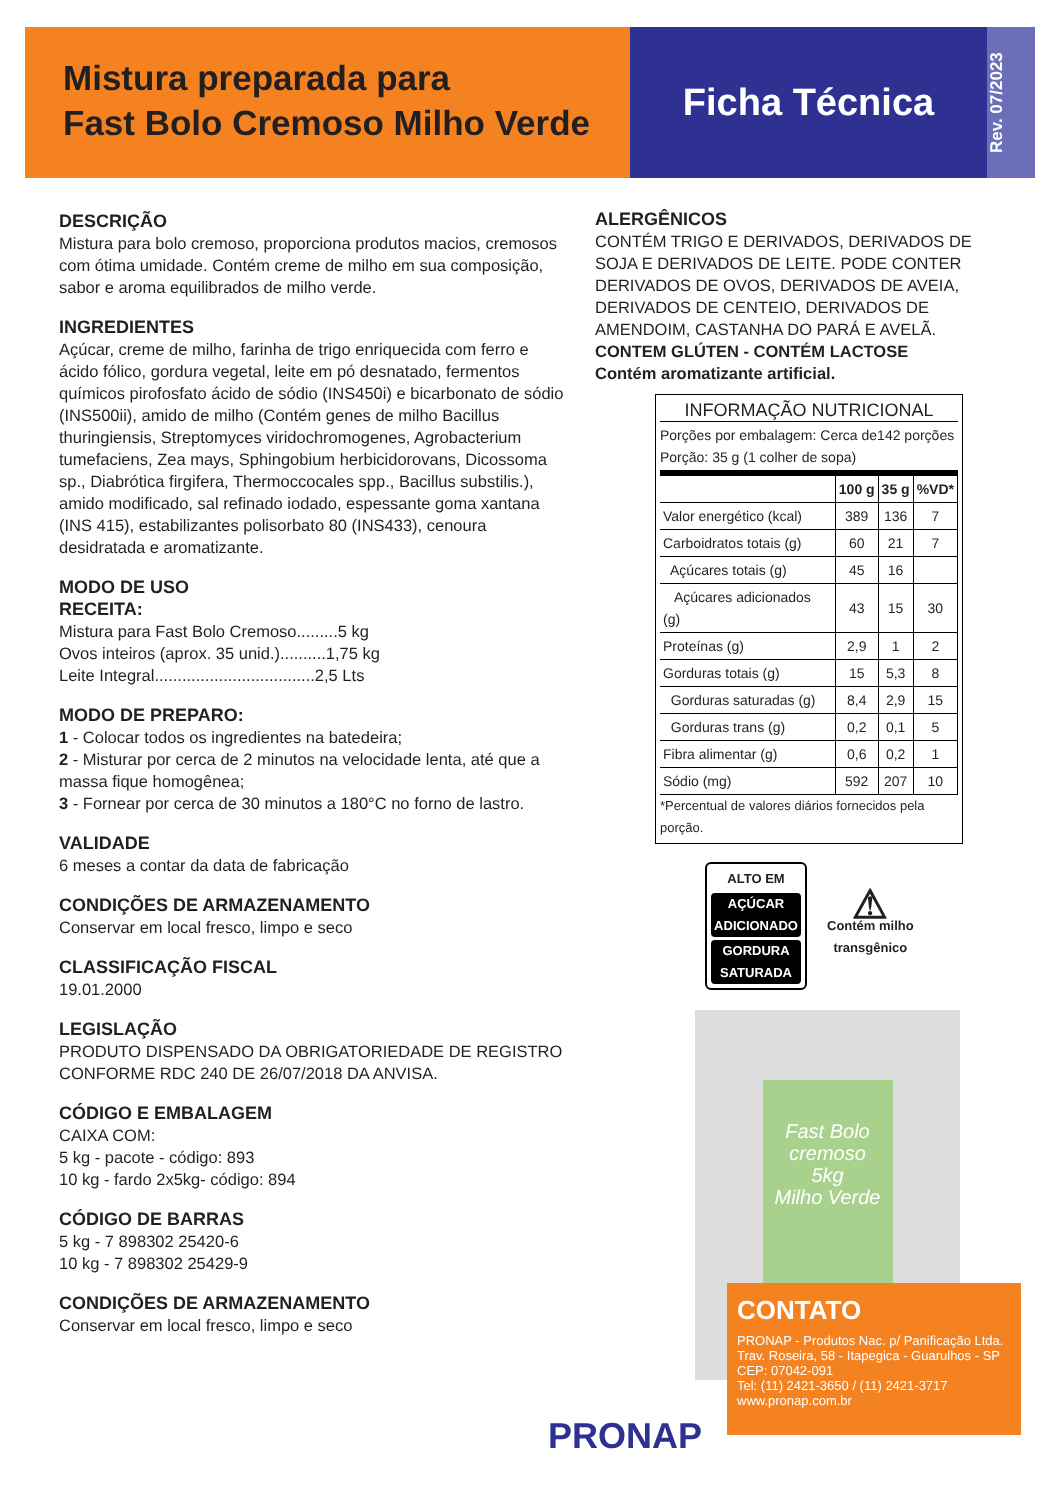Mistura preparada para
Fast Bolo Cremoso Milho Verde
Ficha Técnica
Rev. 07/2023
DESCRIÇÃO
Mistura para bolo cremoso, proporciona produtos macios, cremosos com ótima umidade. Contém creme de milho em sua composição, sabor e aroma equilibrados de milho verde.
INGREDIENTES
Açúcar, creme de milho, farinha de trigo enriquecida com ferro e ácido fólico, gordura vegetal, leite em pó desnatado, fermentos químicos pirofosfato ácido de sódio (INS450i) e bicarbonato de sódio (INS500ii), amido de milho (Contém genes de milho Bacillus thuringiensis, Streptomyces viridochromogenes, Agrobacterium tumefaciens, Zea mays, Sphingobium herbicidorovans, Dicossoma sp., Diabrótica firgifera, Thermoccocales spp., Bacillus substilis.), amido modificado, sal refinado iodado, espessante goma xantana (INS 415), estabilizantes polisorbato 80 (INS433), cenoura desidratada e aromatizante.
MODO DE USO
RECEITA:
Mistura para Fast Bolo Cremoso.........5 kg
Ovos inteiros (aprox. 35 unid.)..........1,75 kg
Leite Integral...................................2,5 Lts
MODO DE PREPARO:
1 - Colocar todos os ingredientes na batedeira;
2 - Misturar por cerca de 2 minutos na velocidade lenta, até que a massa fique homogênea;
3 - Fornear por cerca de 30 minutos a 180°C no forno de lastro.
VALIDADE
6 meses a contar da data de fabricação
CONDIÇÕES DE ARMAZENAMENTO
Conservar em local fresco, limpo e seco
CLASSIFICAÇÃO FISCAL
19.01.2000
LEGISLAÇÃO
PRODUTO DISPENSADO DA OBRIGATORIEDADE DE REGISTRO CONFORME RDC 240 DE 26/07/2018 DA ANVISA.
CÓDIGO E EMBALAGEM
CAIXA COM:
5 kg - pacote - código: 893
10 kg - fardo 2x5kg- código: 894
CÓDIGO DE BARRAS
5 kg - 7 898302 25420-6
10 kg - 7 898302 25429-9
CONDIÇÕES DE ARMAZENAMENTO
Conservar em local fresco, limpo e seco
ALERGÊNICOS
CONTÉM TRIGO E DERIVADOS, DERIVADOS DE SOJA E DERIVADOS DE LEITE. PODE CONTER DERIVADOS DE OVOS, DERIVADOS DE AVEIA, DERIVADOS DE CENTEIO, DERIVADOS DE AMENDOIM, CASTANHA DO PARÁ E AVELÃ.
CONTEM GLÚTEN - CONTÉM LACTOSE
Contém aromatizante artificial.
INFORMAÇÃO NUTRICIONAL
Porções por embalagem: Cerca de142 porções
Porção: 35 g (1 colher de sopa)
| | 100 g | 35 g | %VD* |
| --- | --- | --- | --- |
| Valor energético (kcal) | 389 | 136 | 7 |
| Carboidratos totais (g) | 60 | 21 | 7 |
| Açúcares totais (g) | 45 | 16 | |
| Açúcares adicionados (g) | 43 | 15 | 30 |
| Proteínas (g) | 2,9 | 1 | 2 |
| Gorduras totais (g) | 15 | 5,3 | 8 |
| Gorduras saturadas (g) | 8,4 | 2,9 | 15 |
| Gorduras trans (g) | 0,2 | 0,1 | 5 |
| Fibra alimentar (g) | 0,6 | 0,2 | 1 |
| Sódio (mg) | 592 | 207 | 10 |
*Percentual de valores diários fornecidos pela porção.
ALTO EM
AÇÚCAR ADICIONADO
GORDURA SATURADA
⚠
Contém milho
transgênico
Fast Bolo cremoso
5kg
Milho Verde
PRONAP
CONTATO
PRONAP - Produtos Nac. p/ Panificação Ltda.
Trav. Roseira, 58 - Itapegica - Guarulhos - SP
CEP: 07042-091
Tel: (11) 2421-3650 / (11) 2421-3717
www.pronap.com.br